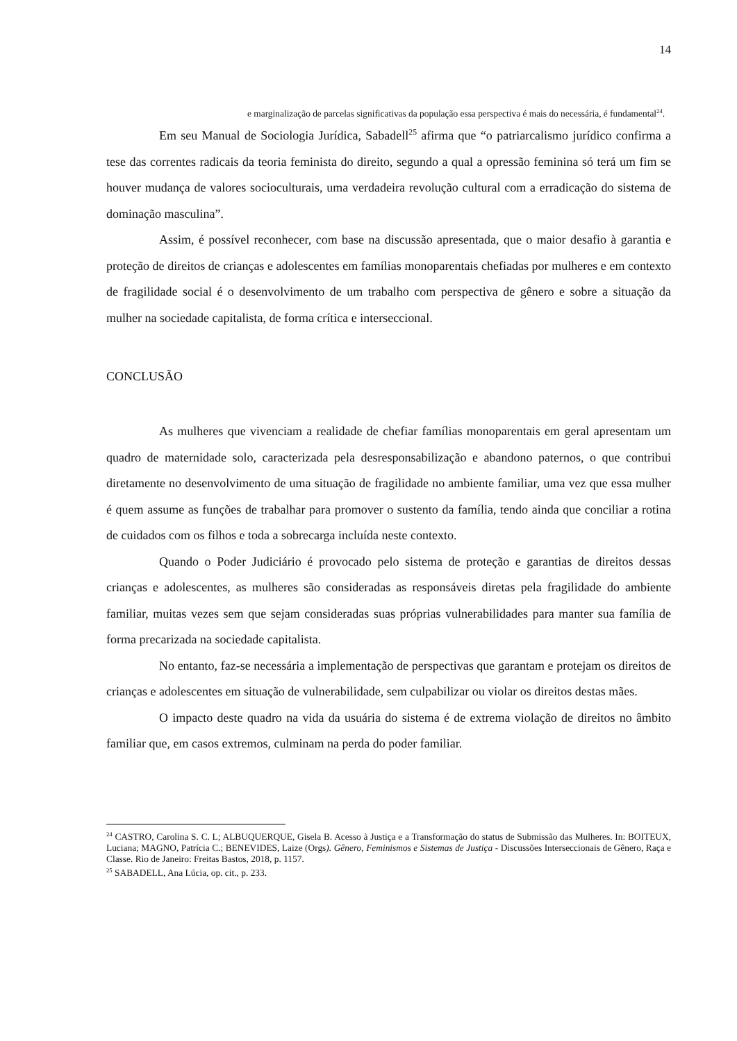14
e marginalização de parcelas significativas da população essa perspectiva é mais do necessária, é fundamental<sup>24</sup>.
Em seu Manual de Sociologia Jurídica, Sabadell<sup>25</sup> afirma que “o patriarcalismo jurídico confirma a tese das correntes radicais da teoria feminista do direito, segundo a qual a opressão feminina só terá um fim se houver mudança de valores socioculturais, uma verdadeira revolução cultural com a erradicação do sistema de dominação masculina”.
Assim, é possível reconhecer, com base na discussão apresentada, que o maior desafio à garantia e proteção de direitos de crianças e adolescentes em famílias monoparentais chefiadas por mulheres e em contexto de fragilidade social é o desenvolvimento de um trabalho com perspectiva de gênero e sobre a situação da mulher na sociedade capitalista, de forma crítica e interseccional.
CONCLUSÃO
As mulheres que vivenciam a realidade de chefiar famílias monoparentais em geral apresentam um quadro de maternidade solo, caracterizada pela desresponsabilização e abandono paternos, o que contribui diretamente no desenvolvimento de uma situação de fragilidade no ambiente familiar, uma vez que essa mulher é quem assume as funções de trabalhar para promover o sustento da família, tendo ainda que conciliar a rotina de cuidados com os filhos e toda a sobrecarga incluída neste contexto.
Quando o Poder Judiciário é provocado pelo sistema de proteção e garantias de direitos dessas crianças e adolescentes, as mulheres são consideradas as responsáveis diretas pela fragilidade do ambiente familiar, muitas vezes sem que sejam consideradas suas próprias vulnerabilidades para manter sua família de forma precarizada na sociedade capitalista.
No entanto, faz-se necessária a implementação de perspectivas que garantam e protejam os direitos de crianças e adolescentes em situação de vulnerabilidade, sem culpabilizar ou violar os direitos destas mães.
O impacto deste quadro na vida da usuária do sistema é de extrema violação de direitos no âmbito familiar que, em casos extremos, culminam na perda do poder familiar.
<sup>24</sup> CASTRO, Carolina S. C. L; ALBUQUERQUE, Gisela B. Acesso à Justiça e a Transformação do status de Submissão das Mulheres. In: BOITEUX, Luciana; MAGNO, Patrícia C.; BENEVIDES, Laize (Orgs). Gênero, Feminismos e Sistemas de Justiça - Discussões Interseccionais de Gênero, Raça e Classe. Rio de Janeiro: Freitas Bastos, 2018, p. 1157.
<sup>25</sup> SABADELL, Ana Lúcia, op. cit., p. 233.